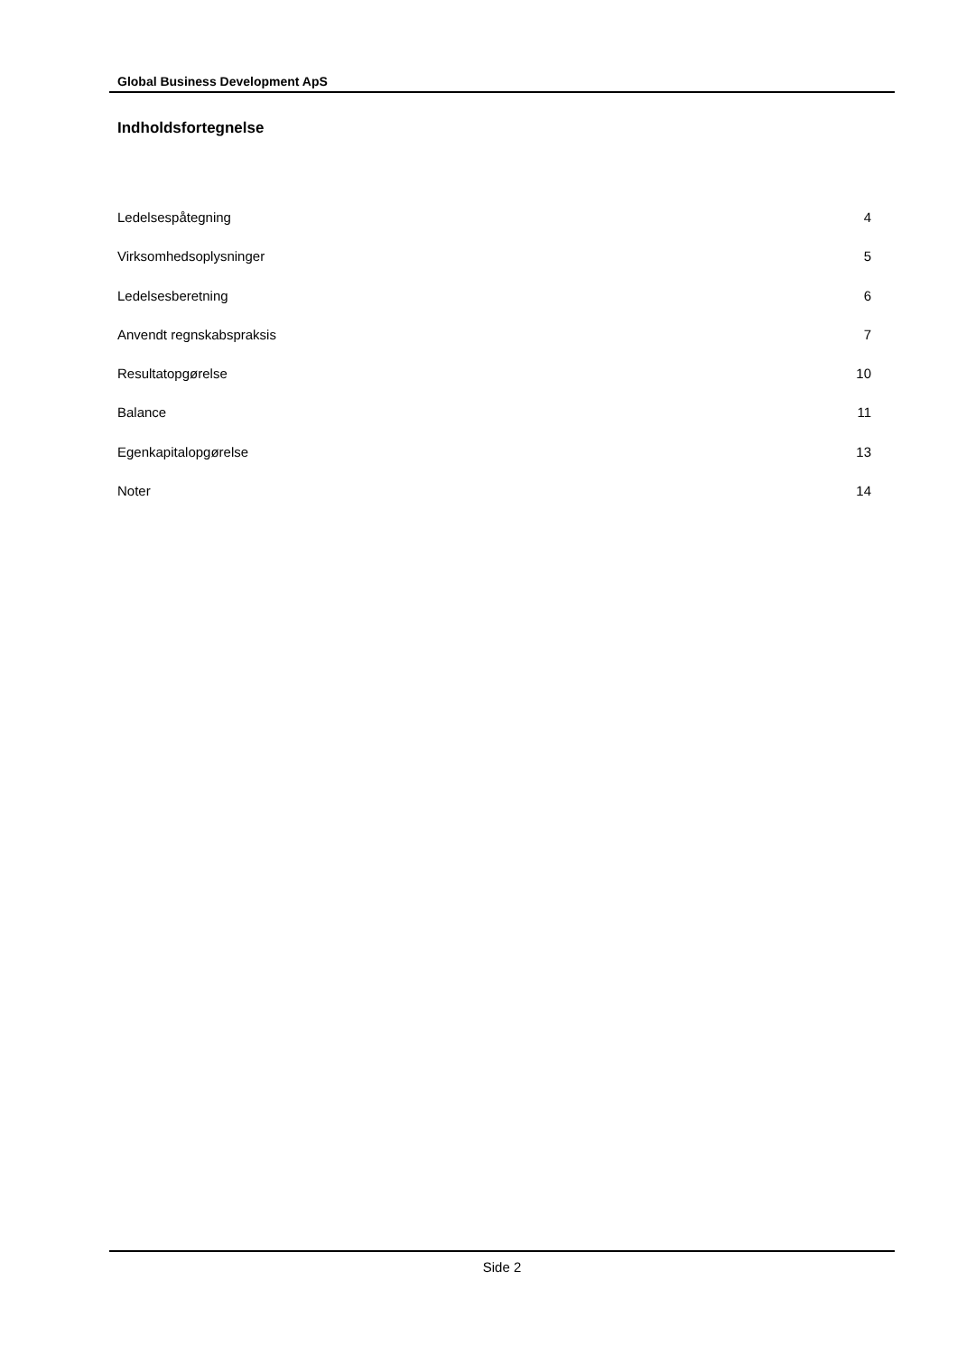Global Business Development ApS
Indholdsfortegnelse
| Ledelsespåtegning | 4 |
| Virksomhedsoplysninger | 5 |
| Ledelsesberetning | 6 |
| Anvendt regnskabspraksis | 7 |
| Resultatopgørelse | 10 |
| Balance | 11 |
| Egenkapitalopgørelse | 13 |
| Noter | 14 |
Side 2